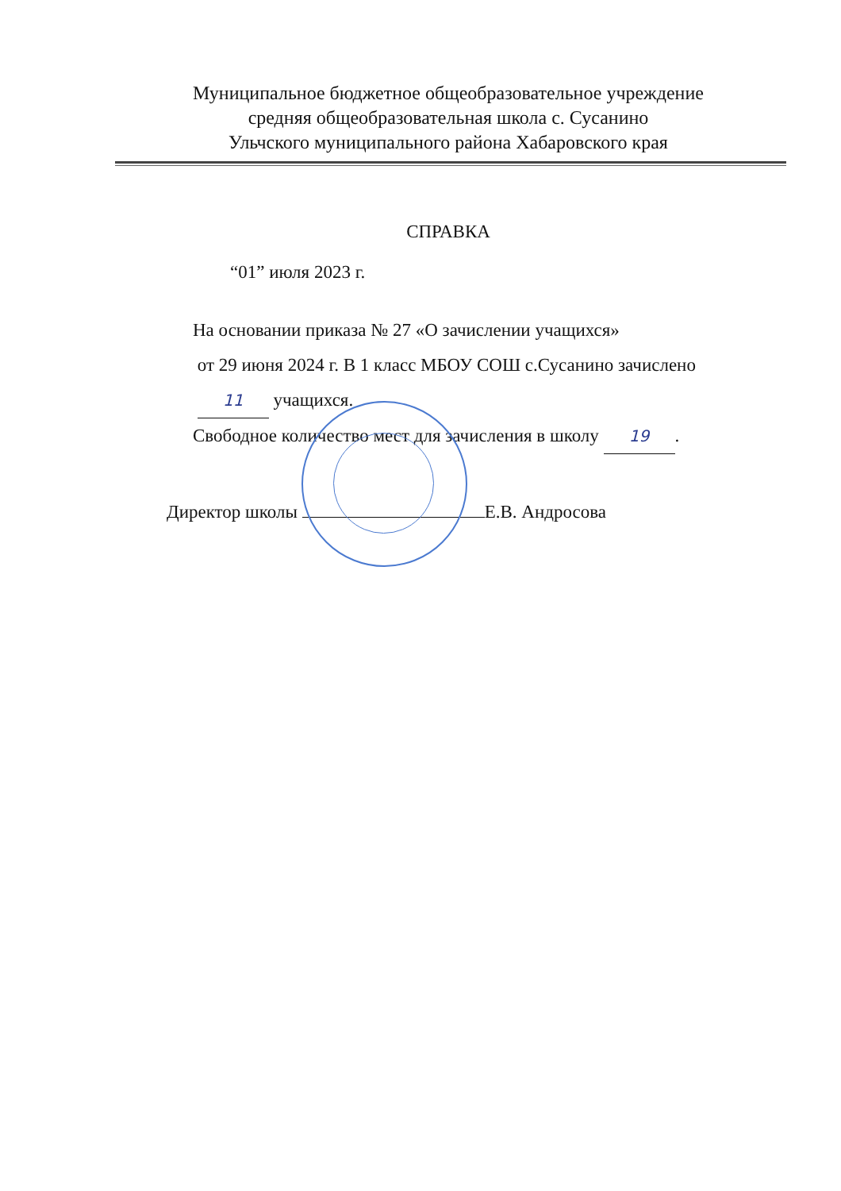Муниципальное бюджетное общеобразовательное учреждение
средняя общеобразовательная школа с. Сусанино
Ульчского муниципального района Хабаровского края
СПРАВКА
“01” июля 2023 г.
На основании приказа № 27 «О зачислении учащихся»
от 29 июня 2024 г. В 1 класс МБОУ СОШ с.Сусанино зачислено
11 учащихся.
Свободное количество мест для зачисления в школу 19.
Директор школы Е.В. Андросова